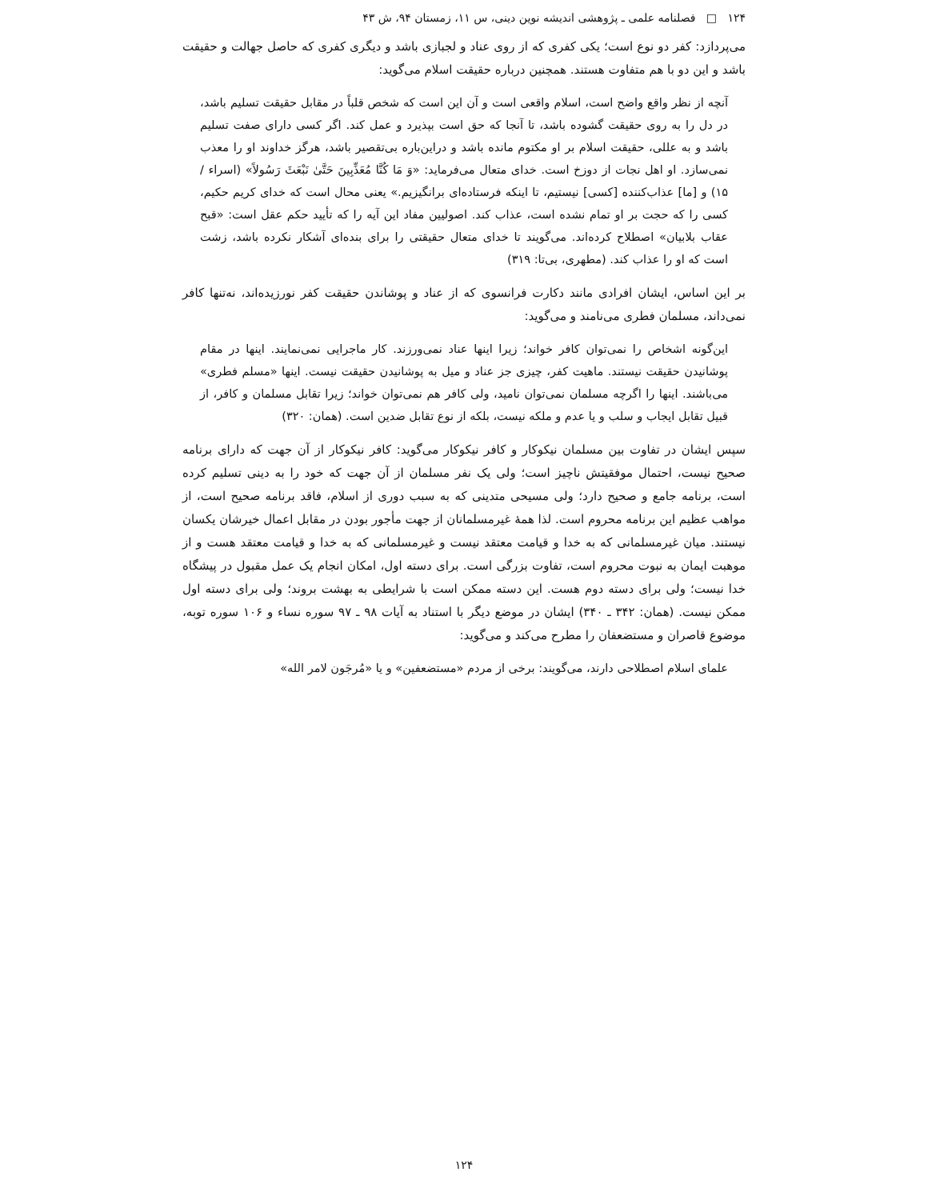۱۲۴ □ فصلنامه علمی ـ پژوهشی اندیشه نوین دینی، س ۱۱، زمستان ۹۴، ش ۴۳
می‌پردازد: کفر دو نوع است؛ یکی کفری که از روی عناد و لجبازی باشد و دیگری کفری که حاصل جهالت و حقیقت باشد و این دو با هم متفاوت هستند. همچنین درباره حقیقت اسلام می‌گوید:
آنچه از نظر واقع واضح است، اسلام واقعی است و آن این است که شخص قلباً در مقابل حقیقت تسلیم باشد، در دل را به روی حقیقت گشوده باشد، تا آنجا که حق است بپذیرد و عمل کند. اگر کسی دارای صفت تسلیم باشد و به عللی، حقیقت اسلام بر او مکتوم مانده باشد و دراین‌باره بی‌تقصیر باشد، هرگز خداوند او را معذب نمی‌سازد. او اهل نجات از دوزخ است. خدای متعال می‌فرماید: «وَ مَا كُنَّا مُعَذِّبِينَ حَتَّىٰ نَبْعَثَ رَسُولاً» (اسراء / ۱۵) و [ما] عذاب‌کننده [کسی] نیستیم، تا اینکه فرستاده‌ای برانگیزیم.» یعنی محال است که خدای کریم حکیم، کسی را که حجت بر او تمام نشده است، عذاب کند. اصولیین مفاد این آیه را که تأیید حکم عقل است: «قبح عقاب بلابیان» اصطلاح کرده‌اند. می‌گویند تا خدای متعال حقیقتی را برای بنده‌ای آشکار نکرده باشد، زشت است که او را عذاب کند. (مطهری، بی‌تا: ۳۱۹)
بر این اساس، ایشان افرادی مانند دکارت فرانسوی که از عناد و پوشاندن حقیقت کفر نورزیده‌اند، نه‌تنها کافر نمی‌داند، مسلمان فطری می‌نامند و می‌گوید:
این‌گونه اشخاص را نمی‌توان کافر خواند؛ زیرا اینها عناد نمی‌ورزند. کار ماجرایی نمی‌نمایند. اینها در مقام پوشانیدن حقیقت نیستند. ماهیت کفر، چیزی جز عناد و میل به پوشانیدن حقیقت نیست. اینها «مسلم فطری» می‌باشند. اینها را اگرچه مسلمان نمی‌توان نامید، ولی کافر هم نمی‌توان خواند؛ زیرا تقابل مسلمان و کافر، از قبیل تقابل ایجاب و سلب و یا عدم و ملکه نیست، بلکه از نوع تقابل ضدین است. (همان: ۳۲۰)
سپس ایشان در تفاوت بین مسلمان نیکوکار و کافر نیکوکار می‌گوید: کافر نیکوکار از آن جهت که دارای برنامه صحیح نیست، احتمال موفقیتش ناچیز است؛ ولی یک نفر مسلمان از آن جهت که خود را به دینی تسلیم کرده است، برنامه جامع و صحیح دارد؛ ولی مسیحی متدینی که به سبب دوری از اسلام، فاقد برنامه صحیح است، از مواهب عظیم این برنامه محروم است. لذا همهٔ غیرمسلمانان از جهت مأجور بودن در مقابل اعمال خیرشان یکسان نیستند. میان غیرمسلمانی که به خدا و قیامت معتقد نیست و غیرمسلمانی که به خدا و قیامت معتقد هست و از موهبت ایمان به نبوت محروم است، تفاوت بزرگی است. برای دسته اول، امکان انجام یک عمل مقبول در پیشگاه خدا نیست؛ ولی برای دسته دوم هست. این دسته ممکن است با شرایطی به بهشت بروند؛ ولی برای دسته اول ممکن نیست. (همان: ۳۴۲ ـ ۳۴۰) ایشان در موضع دیگر با استناد به آیات ۹۸ ـ ۹۷ سوره نساء و ۱۰۶ سوره توبه، موضوع قاصران و مستضعفان را مطرح می‌کند و می‌گوید:
علمای اسلام اصطلاحی دارند، می‌گویند: برخی از مردم «مستضعفین» و یا «مُرجَون لامر الله»
۱۲۴